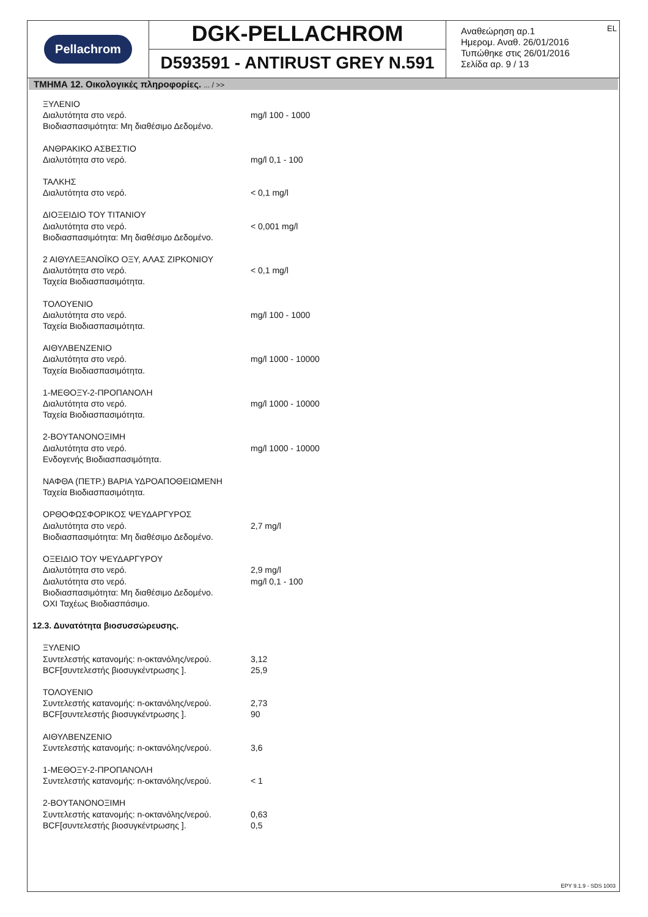Pellachrom
DGK-PELLACHROM
D593591 - ANTIRUST GREY N.591
Αναθεώρηση αρ.1
Ημερομ. Αναθ. 26/01/2016
Τυπώθηκε στις 26/01/2016
Σελίδα αρ. 9 / 13
EL
ΤΜΗΜΑ 12. Οικολογικές πληροφορίες. ... / >>
ΞΥΛΕΝΙΟ
Διαλυτότητα στο νερό. mg/l 100 - 1000
Βιοδιασπασιμότητα: Μη διαθέσιμο Δεδομένο.
ΑΝΘΡΑΚΙΚΟ ΑΣΒΕΣΤΙΟ
Διαλυτότητα στο νερό. mg/l 0,1 - 100
ΤΑΛΚΗΣ
Διαλυτότητα στο νερό. < 0,1 mg/l
ΔΙΟΞΕΙΔΙΟ ΤΟΥ ΤΙΤΑΝΙΟΥ
Διαλυτότητα στο νερό. < 0,001 mg/l
Βιοδιασπασιμότητα: Μη διαθέσιμο Δεδομένο.
2 ΑΙΘΥΛΕΞΑΝΟΪΚΟ ΟΞΥ, ΑΛΑΣ ΖΙΡΚΟΝΙΟΥ
Διαλυτότητα στο νερό. < 0,1 mg/l
Ταχεία Βιοδιασπασιμότητα.
ΤΟΛΟΥΕΝΙΟ
Διαλυτότητα στο νερό. mg/l 100 - 1000
Ταχεία Βιοδιασπασιμότητα.
ΑΙΘΥΛΒΕΝΖΕΝΙΟ
Διαλυτότητα στο νερό. mg/l 1000 - 10000
Ταχεία Βιοδιασπασιμότητα.
1-ΜΕΘΟΞΥ-2-ΠΡΟΠΑΝΟΛΗ
Διαλυτότητα στο νερό. mg/l 1000 - 10000
Ταχεία Βιοδιασπασιμότητα.
2-ΒΟΥΤΑΝΟΝΟΞΙΜΗ
Διαλυτότητα στο νερό. mg/l 1000 - 10000
Ενδογενής Βιοδιασπασιμότητα.
ΝΑΦΘΑ (ΠΕΤΡ.) ΒΑΡΙΑ ΥΔΡΟΑΠΟΘΕΙΩΜΕΝΗ
Ταχεία Βιοδιασπασιμότητα.
ΟΡΘΟΦΩΣΦΟΡΙΚΟΣ ΨΕΥΔΑΡΓΥΡΟΣ
Διαλυτότητα στο νερό. 2,7 mg/l
Βιοδιασπασιμότητα: Μη διαθέσιμο Δεδομένο.
ΟΞΕΙΔΙΟ ΤΟΥ ΨΕΥΔΑΡΓΥΡΟΥ
Διαλυτότητα στο νερό. 2,9 mg/l
Διαλυτότητα στο νερό. mg/l 0,1 - 100
Βιοδιασπασιμότητα: Μη διαθέσιμο Δεδομένο.
ΟΧΙ Ταχέως Βιοδιασπάσιμο.
12.3. Δυνατότητα βιοσυσσώρευσης.
ΞΥΛΕΝΙΟ
Συντελεστής κατανομής: n-οκτανόλης/νερού.
3,12
BCF[συντελεστής βιοσυγκέντρωσης ]. 25,9
ΤΟΛΟΥΕΝΙΟ
Συντελεστής κατανομής: n-οκτανόλης/νερού.
2,73
BCF[συντελεστής βιοσυγκέντρωσης ]. 90
ΑΙΘΥΛΒΕΝΖΕΝΙΟ
Συντελεστής κατανομής: n-οκτανόλης/νερού.
3,6
1-ΜΕΘΟΞΥ-2-ΠΡΟΠΑΝΟΛΗ
Συντελεστής κατανομής: n-οκτανόλης/νερού.
< 1
2-ΒΟΥΤΑΝΟΝΟΞΙΜΗ
Συντελεστής κατανομής: n-οκτανόλης/νερού.
0,63
BCF[συντελεστής βιοσυγκέντρωσης ]. 0,5
EPY 9.1.9 - SDS 1003